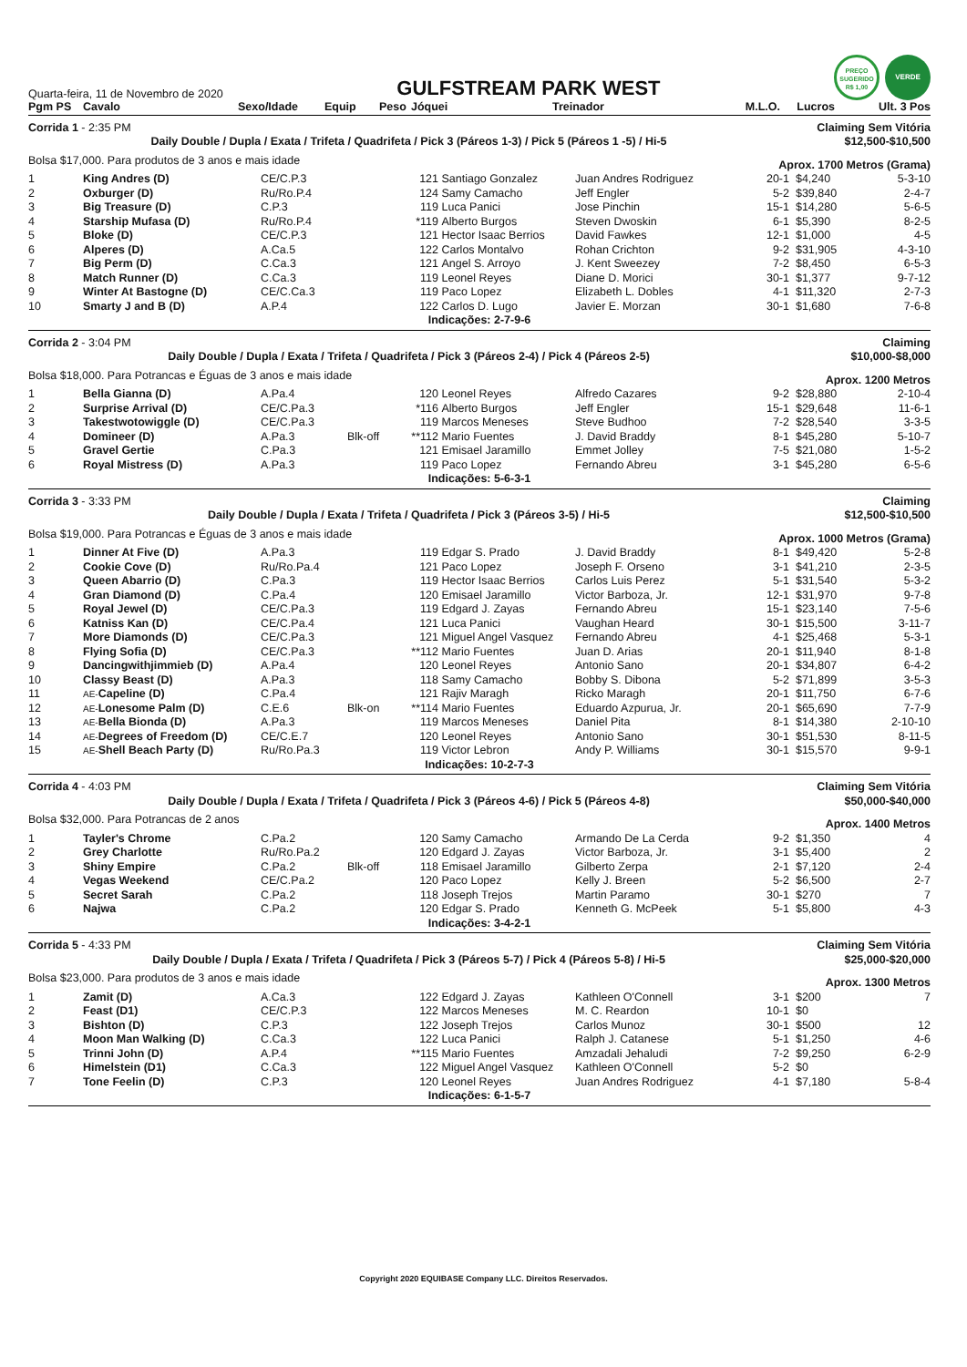Quarta-feira, 11 de Novembro de 2020
GULFSTREAM PARK WEST
PREÇO
SUGERIDO
R$ 1,00
VERDE
| Pgm PS | Cavalo | Sexo/Idade | Equip | Peso | Jóquei | Treinador | M.L.O. | Lucros | Ult. 3 Pos |
| --- | --- | --- | --- | --- | --- | --- | --- | --- | --- |
| Corrida 1 - 2:35 PM | | | | | | Claiming Sem Vitória | | | |
| Daily Double / Dupla / Exata / Trifeta / Quadrifeta / Pick 3 (Páreos 1-3) / Pick 5 (Páreos 1 -5) / Hi-5 | | | | | | | | $12,500-$10,500 | |
| Bolsa $17,000. Para produtos de 3 anos e mais idade | | | | | | | Aprox. 1700 Metros (Grama) | | |
| 1 | King Andres (D) | CE/C.P.3 | | 121 | Santiago Gonzalez | Juan Andres Rodriguez | 20-1 | $4,240 | 5-3-10 |
| 2 | Oxburger (D) | Ru/Ro.P.4 | | 124 | Samy Camacho | Jeff Engler | 5-2 | $39,840 | 2-4-7 |
| 3 | Big Treasure (D) | C.P.3 | | 119 | Luca Panici | Jose Pinchin | 15-1 | $14,280 | 5-6-5 |
| 4 | Starship Mufasa (D) | Ru/Ro.P.4 | | *119 | Alberto Burgos | Steven Dwoskin | 6-1 | $5,390 | 8-2-5 |
| 5 | Bloke (D) | CE/C.P.3 | | 121 | Hector Isaac Berrios | David Fawkes | 12-1 | $1,000 | 4-5 |
| 6 | Alperes (D) | A.Ca.5 | | 122 | Carlos Montalvo | Rohan Crichton | 9-2 | $31,905 | 4-3-10 |
| 7 | Big Perm (D) | C.Ca.3 | | 121 | Angel S. Arroyo | J. Kent Sweezey | 7-2 | $8,450 | 6-5-3 |
| 8 | Match Runner (D) | C.Ca.3 | | 119 | Leonel Reyes | Diane D. Morici | 30-1 | $1,377 | 9-7-12 |
| 9 | Winter At Bastogne (D) | CE/C.Ca.3 | | 119 | Paco Lopez | Elizabeth L. Dobles | 4-1 | $11,320 | 2-7-3 |
| 10 | Smarty J and B (D) | A.P.4 | | 122 | Carlos D. Lugo | Javier E. Morzan | 30-1 | $1,680 | 7-6-8 |
| Indicações: 2-7-9-6 | | | | | | | | | |
| Corrida 2 - 3:04 PM | | | | | | Claiming | | | |
| Daily Double / Dupla / Exata / Trifeta / Quadrifeta / Pick 3 (Páreos 2-4) / Pick 4 (Páreos 2-5) | | | | | | | | $10,000-$8,000 | |
| Bolsa $18,000. Para Potrancas e Éguas de 3 anos e mais idade | | | | | | | Aprox. 1200 Metros | | |
| 1 | Bella Gianna (D) | A.Pa.4 | | 120 | Leonel Reyes | Alfredo Cazares | 9-2 | $28,880 | 2-10-4 |
| 2 | Surprise Arrival (D) | CE/C.Pa.3 | | *116 | Alberto Burgos | Jeff Engler | 15-1 | $29,648 | 11-6-1 |
| 3 | Takestwotowiggle (D) | CE/C.Pa.3 | | 119 | Marcos Meneses | Steve Budhoo | 7-2 | $28,540 | 3-3-5 |
| 4 | Domineer (D) | A.Pa.3 | Blk-off | **112 | Mario Fuentes | J. David Braddy | 8-1 | $45,280 | 5-10-7 |
| 5 | Gravel Gertie | C.Pa.3 | | 121 | Emisael Jaramillo | Emmet Jolley | 7-5 | $21,080 | 1-5-2 |
| 6 | Royal Mistress (D) | A.Pa.3 | | 119 | Paco Lopez | Fernando Abreu | 3-1 | $45,280 | 6-5-6 |
| Indicações: 5-6-3-1 | | | | | | | | | |
| Corrida 3 - 3:33 PM | | | | | | Claiming | | | |
| Daily Double / Dupla / Exata / Trifeta / Quadrifeta / Pick 3 (Páreos 3-5) / Hi-5 | | | | | | | | $12,500-$10,500 | |
| Bolsa $19,000. Para Potrancas e Éguas de 3 anos e mais idade | | | | | | | Aprox. 1000 Metros (Grama) | | |
| 1 | Dinner At Five (D) | A.Pa.3 | | 119 | Edgar S. Prado | J. David Braddy | 8-1 | $49,420 | 5-2-8 |
| 2 | Cookie Cove (D) | Ru/Ro.Pa.4 | | 121 | Paco Lopez | Joseph F. Orseno | 3-1 | $41,210 | 2-3-5 |
| 3 | Queen Abarrio (D) | C.Pa.3 | | 119 | Hector Isaac Berrios | Carlos Luis Perez | 5-1 | $31,540 | 5-3-2 |
| 4 | Gran Diamond (D) | C.Pa.4 | | 120 | Emisael Jaramillo | Victor Barboza, Jr. | 12-1 | $31,970 | 9-7-8 |
| 5 | Royal Jewel (D) | CE/C.Pa.3 | | 119 | Edgard J. Zayas | Fernando Abreu | 15-1 | $23,140 | 7-5-6 |
| 6 | Katniss Kan (D) | CE/C.Pa.4 | | 121 | Luca Panici | Vaughan Heard | 30-1 | $15,500 | 3-11-7 |
| 7 | More Diamonds (D) | CE/C.Pa.3 | | 121 | Miguel Angel Vasquez | Fernando Abreu | 4-1 | $25,468 | 5-3-1 |
| 8 | Flying Sofia (D) | CE/C.Pa.3 | | **112 | Mario Fuentes | Juan D. Arias | 20-1 | $11,940 | 8-1-8 |
| 9 | Dancingwithjimmieb (D) | A.Pa.4 | | 120 | Leonel Reyes | Antonio Sano | 20-1 | $34,807 | 6-4-2 |
| 10 | Classy Beast (D) | A.Pa.3 | | 118 | Samy Camacho | Bobby S. Dibona | 5-2 | $71,899 | 3-5-3 |
| 11 | AE- Capeline (D) | C.Pa.4 | | 121 | Rajiv Maragh | Ricko Maragh | 20-1 | $11,750 | 6-7-6 |
| 12 | AE- Lonesome Palm (D) | C.E.6 | Blk-on | **114 | Mario Fuentes | Eduardo Azpurua, Jr. | 20-1 | $65,690 | 7-7-9 |
| 13 | AE- Bella Bionda (D) | A.Pa.3 | | 119 | Marcos Meneses | Daniel Pita | 8-1 | $14,380 | 2-10-10 |
| 14 | AE- Degrees of Freedom (D) | CE/C.E.7 | | 120 | Leonel Reyes | Antonio Sano | 30-1 | $51,530 | 8-11-5 |
| 15 | AE- Shell Beach Party (D) | Ru/Ro.Pa.3 | | 119 | Victor Lebron | Andy P. Williams | 30-1 | $15,570 | 9-9-1 |
| Indicações: 10-2-7-3 | | | | | | | | | |
| Corrida 4 - 4:03 PM | | | | | | Claiming Sem Vitória | | | |
| Daily Double / Dupla / Exata / Trifeta / Quadrifeta / Pick 3 (Páreos 4-6) / Pick 5 (Páreos 4-8) | | | | | | | | $50,000-$40,000 | |
| Bolsa $32,000. Para Potrancas de 2 anos | | | | | | | Aprox. 1400 Metros | | |
| 1 | Tayler's Chrome | C.Pa.2 | | 120 | Samy Camacho | Armando De La Cerda | 9-2 | $1,350 | 4 |
| 2 | Grey Charlotte | Ru/Ro.Pa.2 | | 120 | Edgard J. Zayas | Victor Barboza, Jr. | 3-1 | $5,400 | 2 |
| 3 | Shiny Empire | C.Pa.2 | Blk-off | 118 | Emisael Jaramillo | Gilberto Zerpa | 2-1 | $7,120 | 2-4 |
| 4 | Vegas Weekend | CE/C.Pa.2 | | 120 | Paco Lopez | Kelly J. Breen | 5-2 | $6,500 | 2-7 |
| 5 | Secret Sarah | C.Pa.2 | | 118 | Joseph Trejos | Martin Paramo | 30-1 | $270 | 7 |
| 6 | Najwa | C.Pa.2 | | 120 | Edgar S. Prado | Kenneth G. McPeek | 5-1 | $5,800 | 4-3 |
| Indicações: 3-4-2-1 | | | | | | | | | |
| Corrida 5 - 4:33 PM | | | | | | Claiming Sem Vitória | | | |
| Daily Double / Dupla / Exata / Trifeta / Quadrifeta / Pick 3 (Páreos 5-7) / Pick 4 (Páreos 5-8) / Hi-5 | | | | | | | | $25,000-$20,000 | |
| Bolsa $23,000. Para produtos de 3 anos e mais idade | | | | | | | Aprox. 1300 Metros | | |
| 1 | Zamit (D) | A.Ca.3 | | 122 | Edgard J. Zayas | Kathleen O'Connell | 3-1 | $200 | 7 |
| 2 | Feast (D1) | CE/C.P.3 | | 122 | Marcos Meneses | M. C. Reardon | 10-1 | $0 | |
| 3 | Bishton (D) | C.P.3 | | 122 | Joseph Trejos | Carlos Munoz | 30-1 | $500 | 12 |
| 4 | Moon Man Walking (D) | C.Ca.3 | | 122 | Luca Panici | Ralph J. Catanese | 5-1 | $1,250 | 4-6 |
| 5 | Trinni John (D) | A.P.4 | | **115 | Mario Fuentes | Amzadali Jehaludi | 7-2 | $9,250 | 6-2-9 |
| 6 | Himelstein (D1) | C.Ca.3 | | 122 | Miguel Angel Vasquez | Kathleen O'Connell | 5-2 | $0 | |
| 7 | Tone Feelin (D) | C.P.3 | | 120 | Leonel Reyes | Juan Andres Rodriguez | 4-1 | $7,180 | 5-8-4 |
| Indicações: 6-1-5-7 | | | | | | | | | |
Copyright 2020 EQUIBASE Company LLC. Direitos Reservados.